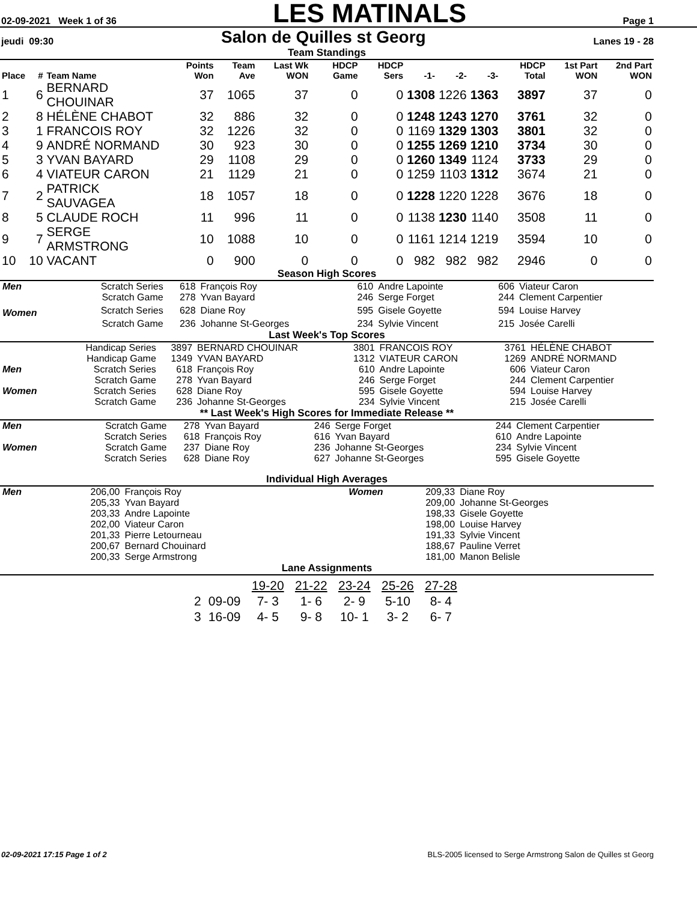02-09-2021 Week 1 of 36 LES MATINALS Page 1
jeudi 09:30 Salon de Quilles st Georg Lanes 19 - 28
Team Standings
| Place | # | Team Name | Points Won | Team Ave | Last Wk WON | HDCP Game | HDCP Sers | -1- | -2- | -3- | HDCP Total | 1st Part WON | 2nd Part WON |
| --- | --- | --- | --- | --- | --- | --- | --- | --- | --- | --- | --- | --- | --- |
| 1 | 6 | BERNARD CHOUINAR | 37 | 1065 | 37 | 0 | 0 | 1308 | 1226 | 1363 | 3897 | 37 | 0 |
| 2 | 8 | HÉLÈNE CHABOT | 32 | 886 | 32 | 0 | 0 | 1248 | 1243 | 1270 | 3761 | 32 | 0 |
| 3 | 1 | FRANCOIS ROY | 32 | 1226 | 32 | 0 | 0 | 1169 | 1329 | 1303 | 3801 | 32 | 0 |
| 4 | 9 | ANDRÉ NORMAND | 30 | 923 | 30 | 0 | 0 | 1255 | 1269 | 1210 | 3734 | 30 | 0 |
| 5 | 3 | YVAN BAYARD | 29 | 1108 | 29 | 0 | 0 | 1260 | 1349 | 1124 | 3733 | 29 | 0 |
| 6 | 4 | VIATEUR CARON | 21 | 1129 | 21 | 0 | 0 | 1259 | 1103 | 1312 | 3674 | 21 | 0 |
| 7 | 2 | PATRICK SAUVAGEA | 18 | 1057 | 18 | 0 | 0 | 1228 | 1220 | 1228 | 3676 | 18 | 0 |
| 8 | 5 | CLAUDE ROCH | 11 | 996 | 11 | 0 | 0 | 1138 | 1230 | 1140 | 3508 | 11 | 0 |
| 9 | 7 | SERGE ARMSTRONG | 10 | 1088 | 10 | 0 | 0 | 1161 | 1214 | 1219 | 3594 | 10 | 0 |
| 10 | 10 | VACANT | 0 | 900 | 0 | 0 | 0 | 982 | 982 | 982 | 2946 | 0 | 0 |
Season High Scores
| Men | Scratch Series | 618 | François Roy | 610 | Andre Lapointe | 606 | Viateur Caron |
| | Scratch Game | 278 | Yvan Bayard | 246 | Serge Forget | 244 | Clement Carpentier |
| Women | Scratch Series | 628 | Diane Roy | 595 | Gisele Goyette | 594 | Louise Harvey |
| | Scratch Game | 236 | Johanne St-Georges | 234 | Sylvie Vincent | 215 | Josée Carelli |
Last Week's Top Scores
| | Handicap Series | 3897 | BERNARD CHOUINAR | 3801 | FRANCOIS ROY | 3761 | HÉLÈNE CHABOT |
| | Handicap Game | 1349 | YVAN BAYARD | 1312 | VIATEUR CARON | 1269 | ANDRÉ NORMAND |
| Men | Scratch Series | 618 | François Roy | 610 | Andre Lapointe | 606 | Viateur Caron |
| | Scratch Game | 278 | Yvan Bayard | 246 | Serge Forget | 244 | Clement Carpentier |
| Women | Scratch Series | 628 | Diane Roy | 595 | Gisele Goyette | 594 | Louise Harvey |
| | Scratch Game | 236 | Johanne St-Georges | 234 | Sylvie Vincent | 215 | Josée Carelli |
** Last Week's High Scores for Immediate Release **
| Men | Scratch Game | 278 | Yvan Bayard | 246 | Serge Forget | 244 | Clement Carpentier |
| | Scratch Series | 618 | François Roy | 616 | Yvan Bayard | 610 | Andre Lapointe |
| Women | Scratch Game | 237 | Diane Roy | 236 | Johanne St-Georges | 234 | Sylvie Vincent |
| | Scratch Series | 628 | Diane Roy | 627 | Johanne St-Georges | 595 | Gisele Goyette |
Individual High Averages
| Men | 206,00 | François Roy | Women | 209,33 | Diane Roy |
| | 205,33 | Yvan Bayard | | 209,00 | Johanne St-Georges |
| | 203,33 | Andre Lapointe | | 198,33 | Gisele Goyette |
| | 202,00 | Viateur Caron | | 198,00 | Louise Harvey |
| | 201,33 | Pierre Letourneau | | 191,33 | Sylvie Vincent |
| | 200,67 | Bernard Chouinard | | 188,67 | Pauline Verret |
| | 200,33 | Serge Armstrong | | 181,00 | Manon Belisle |
Lane Assignments
| | | 19-20 | 21-22 | 23-24 | 25-26 | 27-28 |
| 2 | 09-09 | 7- 3 | 1- 6 | 2- 9 | 5-10 | 8- 4 |
| 3 | 16-09 | 4- 5 | 9- 8 | 10- 1 | 3- 2 | 6- 7 |
02-09-2021 17:15 Page 1 of 2 BLS-2005 licensed to Serge Armstrong Salon de Quilles st Georg